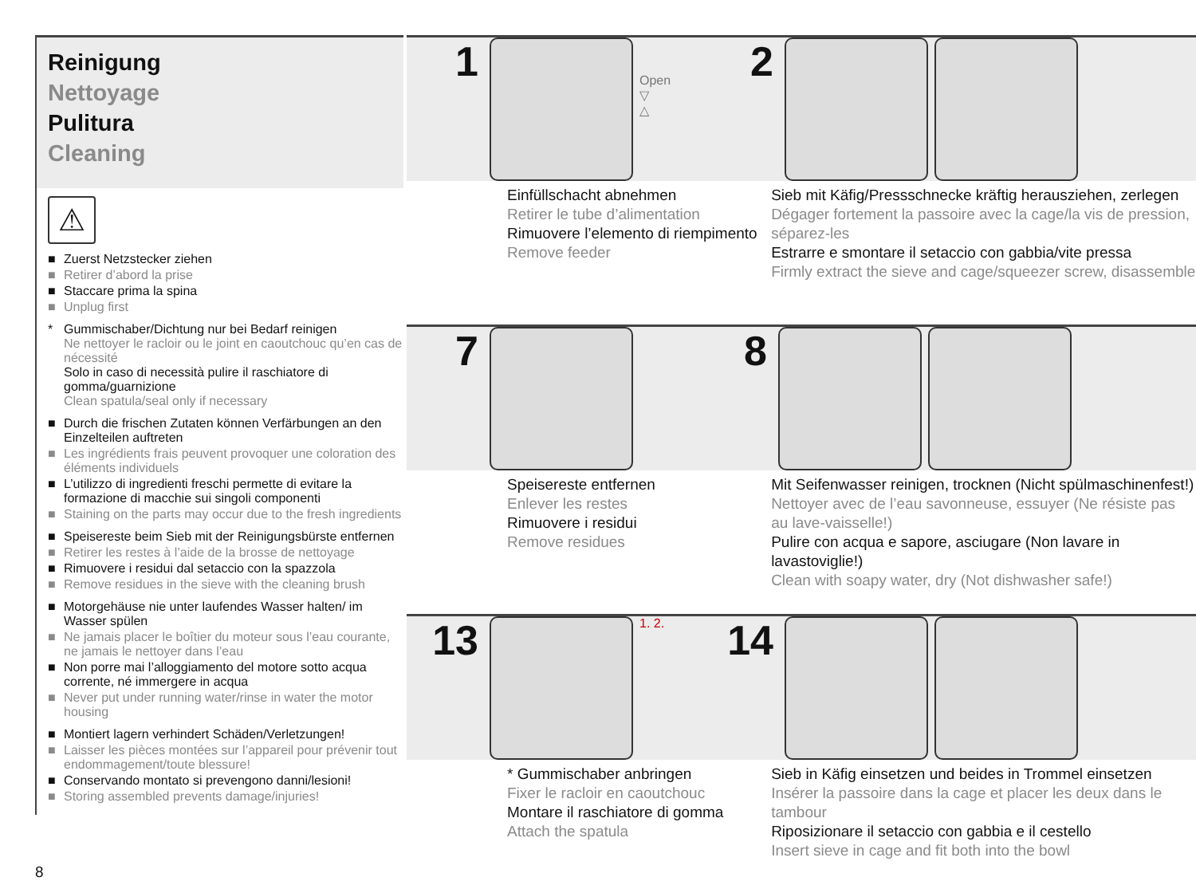Reinigung
Nettoyage
Pulitura
Cleaning
⚠
■ Zuerst Netzstecker ziehen
■ Retirer d’abord la prise
■ Staccare prima la spina
■ Unplug first
* Gummischaber/Dichtung nur bei Bedarf reinigen
Ne nettoyer le racloir ou le joint en caoutchouc qu’en cas de nécessité
Solo in caso di necessità pulire il raschiatore di gomma/guarnizione
Clean spatula/seal only if necessary
■ Durch die frischen Zutaten können Verfärbungen an den Einzelteilen auftreten
■ Les ingrédients frais peuvent provoquer une coloration des éléments individuels
■ L’utilizzo di ingredienti freschi permette di evitare la formazione di macchie sui singoli componenti
■ Staining on the parts may occur due to the fresh ingredients
■ Speisereste beim Sieb mit der Reinigungsbürste entfernen
■ Retirer les restes à l’aide de la brosse de nettoyage
■ Rimuovere i residui dal setaccio con la spazzola
■ Remove residues in the sieve with the cleaning brush
■ Motorgehäuse nie unter laufendes Wasser halten/ im Wasser spülen
■ Ne jamais placer le boîtier du moteur sous l’eau courante, ne jamais le nettoyer dans l’eau
■ Non porre mai l’alloggiamento del motore sotto acqua corrente, né immergere in acqua
■ Never put under running water/rinse in water the motor housing
■ Montiert lagern verhindert Schäden/Verletzungen!
■ Laisser les pièces montées sur l’appareil pour prévenir tout endommagement/toute blessure!
■ Conservando montato si prevengono danni/lesioni!
■ Storing assembled prevents damage/injuries!
8
1
Open
▽
△
2
Einfüllschacht abnehmen
Retirer le tube d’alimentation
Rimuovere l’elemento di riempimento
Remove feeder
Sieb mit Käfig/Pressschnecke kräftig herausziehen, zerlegen
Dégager fortement la passoire avec la cage/la vis de pression, séparez-les
Estrarre e smontare il setaccio con gabbia/vite pressa
Firmly extract the sieve and cage/squeezer screw, disassemble
7 8
Speisereste entfernen
Enlever les restes
Rimuovere i residui
Remove residues
Mit Seifenwasser reinigen, trocknen (Nicht spülmaschinenfest!)
Nettoyer avec de l’eau savonneuse, essuyer (Ne résiste pas au lave-vaisselle!)
Pulire con acqua e sapore, asciugare (Non lavare in lavastoviglie!)
Clean with soapy water, dry (Not dishwasher safe!)
13
1. 2.
14
* Gummischaber anbringen
Fixer le racloir en caoutchouc
Montare il raschiatore di gomma
Attach the spatula
Sieb in Käfig einsetzen und beides in Trommel einsetzen
Insérer la passoire dans la cage et placer les deux dans le tambour
Riposizionare il setaccio con gabbia e il cestello
Insert sieve in cage and fit both into the bowl